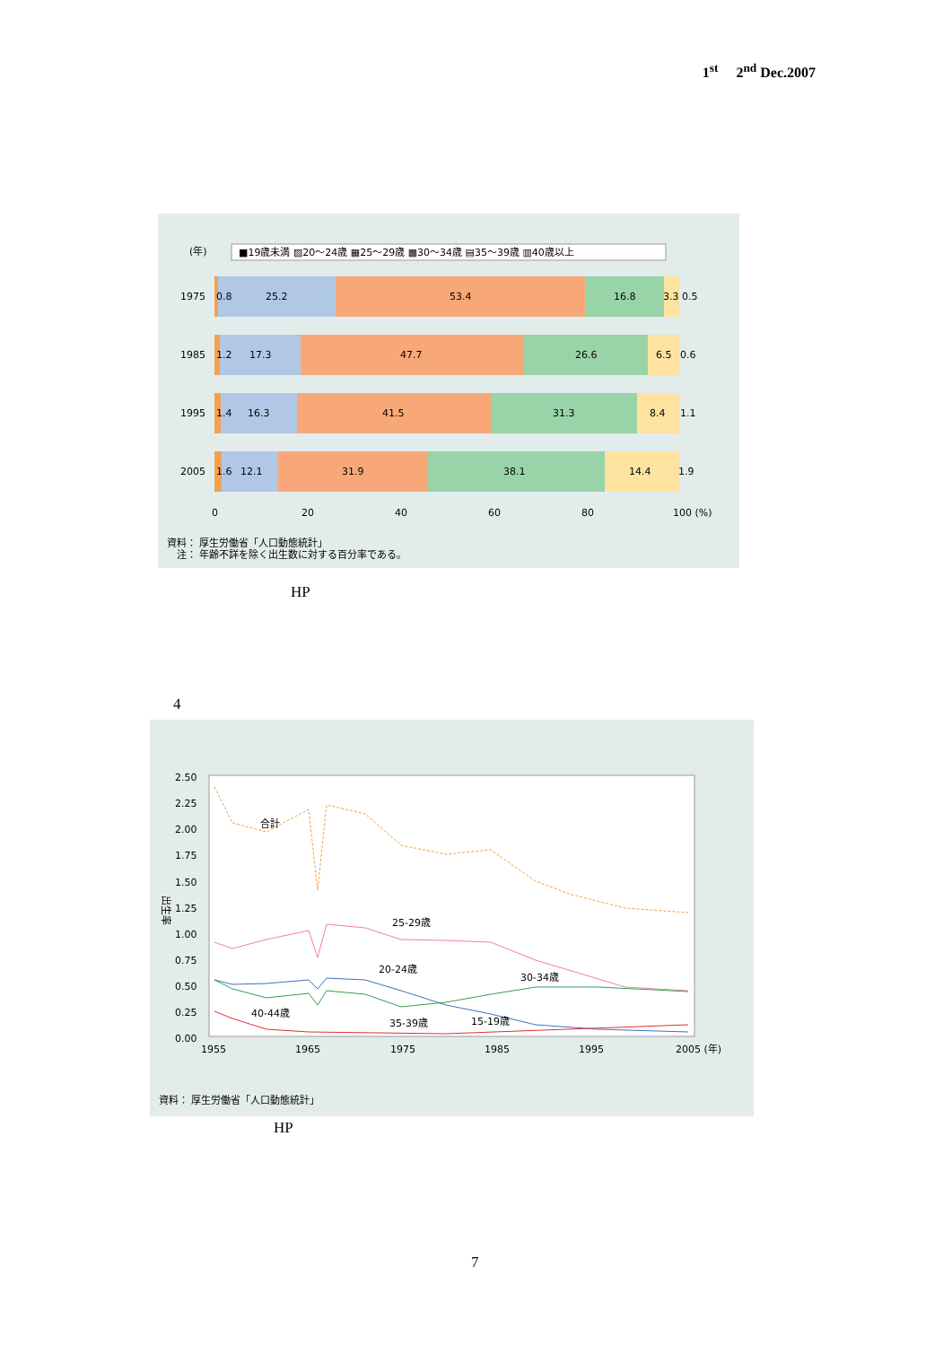1<sup>st</sup> 2<sup>nd</sup> Dec.2007
(年)
■19歳未満 ▨20〜24歳 ▦25〜29歳 ▩30〜34歳 ▤35〜39歳 ▥40歳以上
1975
0.8
25.2
53.4
16.8
3.3 0.5
1985
1.2
17.3
47.7
26.6
6.5
0.6
1995
1.4
16.3
41.5
31.3
8.4
1.1
2005
1.6
12.1
31.9
38.1
14.4
1.9
0
20
40
60
80
100 (%)
資料： 厚生労働省「人口動態統計」
注： 年齢不詳を除く出生数に対する百分率である。
HP
4
2.50
2.25
2.00
1.75
1.50
1.25
1.00
0.75
0.50
0.25
0.00
出生率
合計
25-29歳
20-24歳
30-34歳
40-44歳
35-39歳
15-19歳
1955
1965
1975
1985
1995
2005 (年)
資料： 厚生労働省「人口動態統計」
HP
7